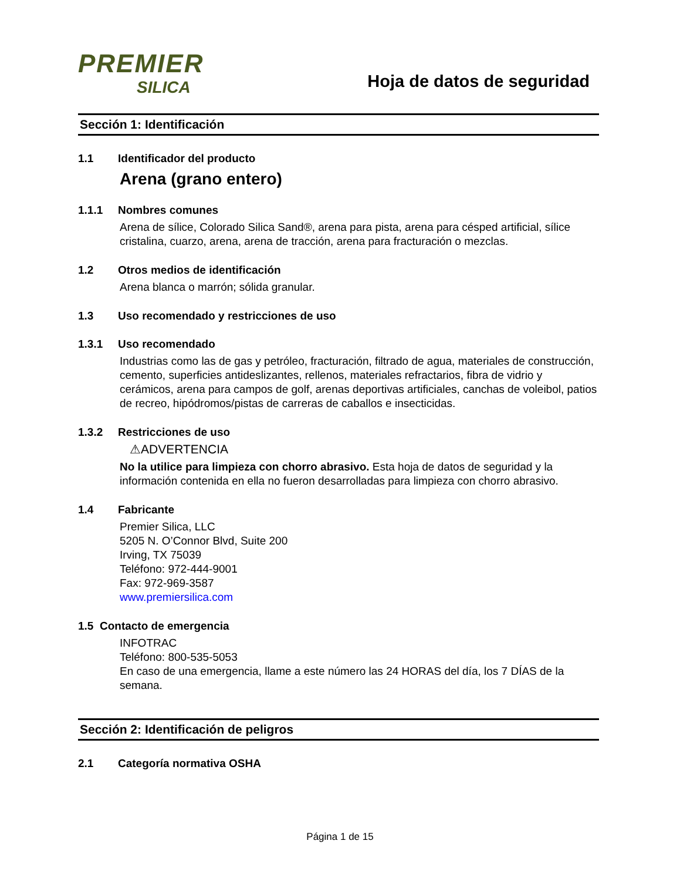PREMIER
SILICA
Hoja de datos de seguridad
Sección 1: Identificación
1.1 Identificador del producto
Arena (grano entero)
1.1.1 Nombres comunes
Arena de sílice, Colorado Silica Sand®, arena para pista, arena para césped artificial, sílice cristalina, cuarzo, arena, arena de tracción, arena para fracturación o mezclas.
1.2 Otros medios de identificación
Arena blanca o marrón; sólida granular.
1.3 Uso recomendado y restricciones de uso
1.3.1 Uso recomendado
Industrias como las de gas y petróleo, fracturación, filtrado de agua, materiales de construcción, cemento, superficies antideslizantes, rellenos, materiales refractarios, fibra de vidrio y cerámicos, arena para campos de golf, arenas deportivas artificiales, canchas de voleibol, patios de recreo, hipódromos/pistas de carreras de caballos e insecticidas.
1.3.2 Restricciones de uso
⚠ADVERTENCIA
No la utilice para limpieza con chorro abrasivo. Esta hoja de datos de seguridad y la información contenida en ella no fueron desarrolladas para limpieza con chorro abrasivo.
1.4 Fabricante
Premier Silica, LLC
5205 N. O’Connor Blvd, Suite 200
Irving, TX 75039
Teléfono: 972-444-9001
Fax: 972-969-3587
www.premiersilica.com
1.5 Contacto de emergencia
INFOTRAC
Teléfono: 800-535-5053
En caso de una emergencia, llame a este número las 24 HORAS del día, los 7 DÍAS de la semana.
Sección 2: Identificación de peligros
2.1 Categoría normativa OSHA
Página 1 de 15